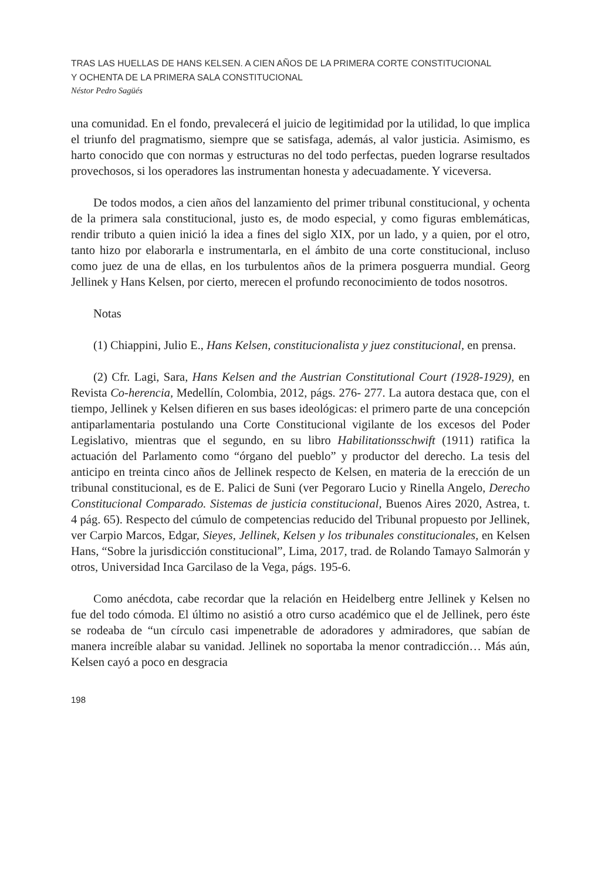TRAS LAS HUELLAS DE HANS KELSEN. A CIEN AÑOS DE LA PRIMERA CORTE CONSTITUCIONAL
Y OCHENTA DE LA PRIMERA SALA CONSTITUCIONAL
Néstor Pedro Sagüés
una comunidad. En el fondo, prevalecerá el juicio de legitimidad por la utilidad, lo que implica el triunfo del pragmatismo, siempre que se satisfaga, además, al valor justicia. Asimismo, es harto conocido que con normas y estructuras no del todo perfectas, pueden lograrse resultados provechosos, si los operadores las instrumentan honesta y adecuadamente. Y viceversa.
De todos modos, a cien años del lanzamiento del primer tribunal constitucional, y ochenta de la primera sala constitucional, justo es, de modo especial, y como figuras emblemáticas, rendir tributo a quien inició la idea a fines del siglo XIX, por un lado, y a quien, por el otro, tanto hizo por elaborarla e instrumentarla, en el ámbito de una corte constitucional, incluso como juez de una de ellas, en los turbulentos años de la primera posguerra mundial. Georg Jellinek y Hans Kelsen, por cierto, merecen el profundo reconocimiento de todos nosotros.
Notas
(1) Chiappini, Julio E., Hans Kelsen, constitucionalista y juez constitucional, en prensa.
(2) Cfr. Lagi, Sara, Hans Kelsen and the Austrian Constitutional Court (1928-1929), en Revista Co-herencia, Medellín, Colombia, 2012, págs. 276- 277. La autora destaca que, con el tiempo, Jellinek y Kelsen difieren en sus bases ideológicas: el primero parte de una concepción antiparlamentaria postulando una Corte Constitucional vigilante de los excesos del Poder Legislativo, mientras que el segundo, en su libro Habilitationsschwift (1911) ratifica la actuación del Parlamento como “órgano del pueblo” y productor del derecho. La tesis del anticipo en treinta cinco años de Jellinek respecto de Kelsen, en materia de la erección de un tribunal constitucional, es de E. Palici de Suni (ver Pegoraro Lucio y Rinella Angelo, Derecho Constitucional Comparado. Sistemas de justicia constitucional, Buenos Aires 2020, Astrea, t. 4 pág. 65). Respecto del cúmulo de competencias reducido del Tribunal propuesto por Jellinek, ver Carpio Marcos, Edgar, Sieyes, Jellinek, Kelsen y los tribunales constitucionales, en Kelsen Hans, “Sobre la jurisdicción constitucional”, Lima, 2017, trad. de Rolando Tamayo Salmorán y otros, Universidad Inca Garcilaso de la Vega, págs. 195-6.
Como anécdota, cabe recordar que la relación en Heidelberg entre Jellinek y Kelsen no fue del todo cómoda. El último no asistió a otro curso académico que el de Jellinek, pero éste se rodeaba de “un círculo casi impenetrable de adoradores y admiradores, que sabían de manera increíble alabar su vanidad. Jellinek no soportaba la menor contradicción… Más aún, Kelsen cayó a poco en desgracia
198